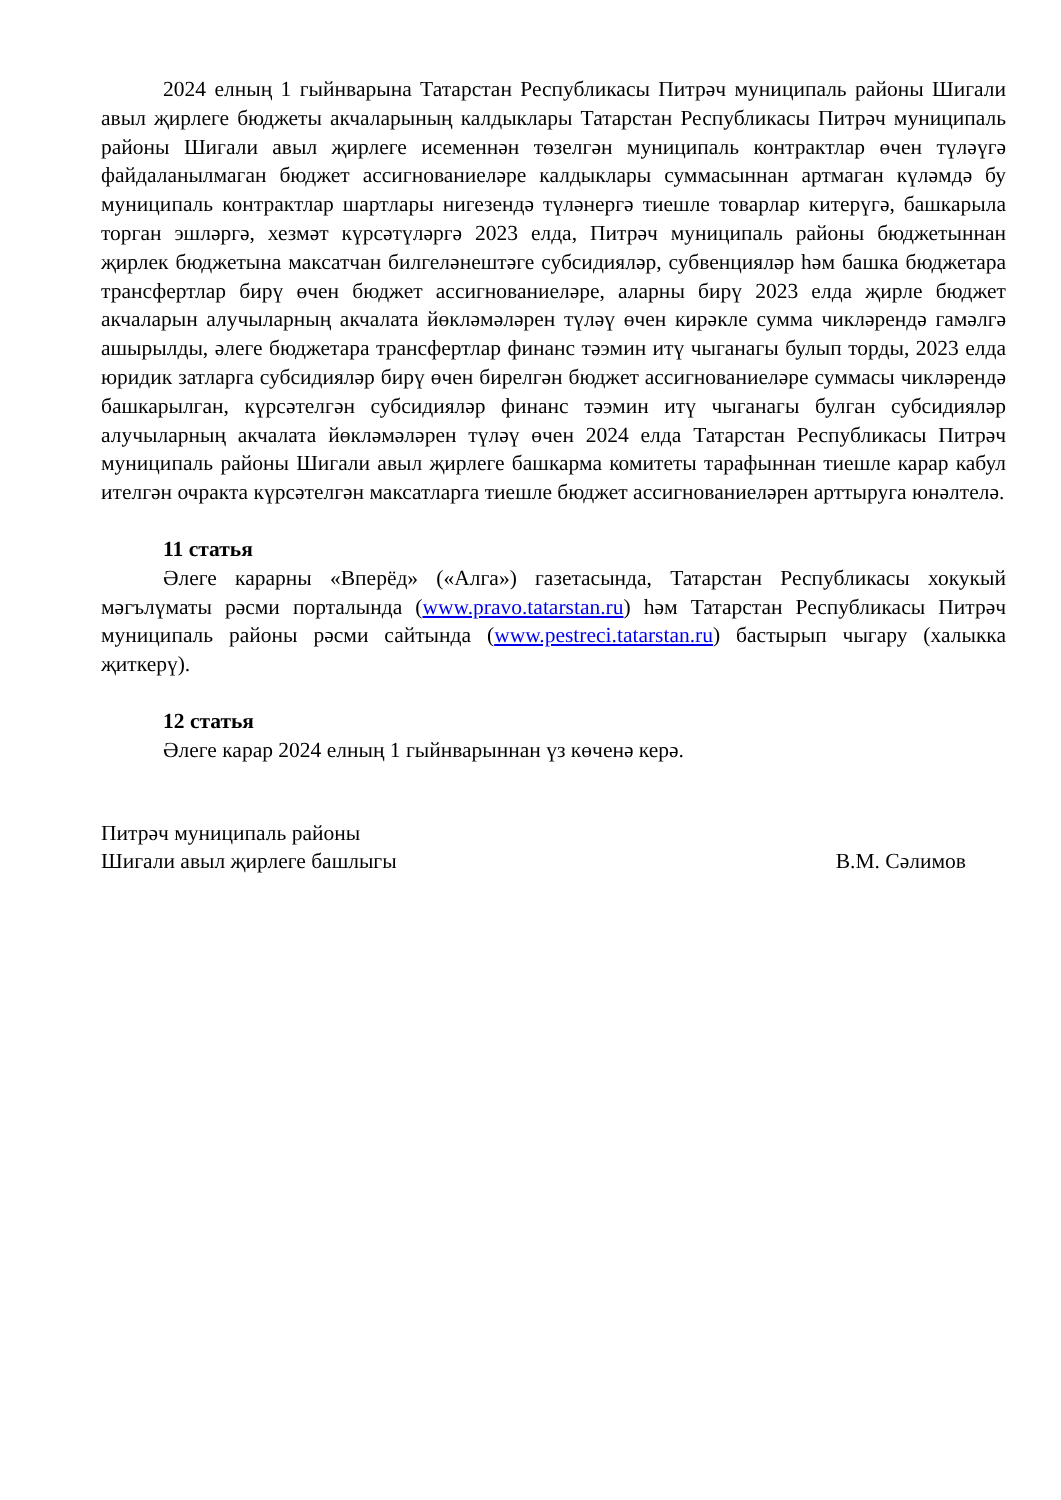2024 елның 1 гыйнварына Татарстан Республикасы Питрәч муниципаль районы Шигали авыл җирлеге бюджеты акчаларының калдыклары Татарстан Республикасы Питрәч муниципаль районы Шигали авыл җирлеге исеменнән төзелгән муниципаль контрактлар өчен түләүгә файдаланылмаган бюджет ассигнованиеләре калдыклары суммасыннан артмаган күләмдә бу муниципаль контрактлар шартлары нигезендә түләнергә тиешле товарлар китерүгә, башкарыла торган эшләргә, хезмәт күрсәтүләргә 2023 елда, Питрәч муниципаль районы бюджетыннан җирлек бюджетына максатчан билгеләнештәге субсидияләр, субвенцияләр һәм башка бюджетара трансфертлар бирү өчен бюджет ассигнованиеләре, аларны бирү 2023 елда җирле бюджет акчаларын алучыларның акчалата йөкләмәләрен түләү өчен кирәкле сумма чикләрендә гамәлгә ашырылды, әлеге бюджетара трансфертлар финанс тәэмин итү чыганагы булып торды, 2023 елда юридик затларга субсидияләр бирү өчен бирелгән бюджет ассигнованиеләре суммасы чикләрендә башкарылган, күрсәтелгән субсидияләр финанс тәэмин итү чыганагы булган субсидияләр алучыларның акчалата йөкләмәләрен түләү өчен 2024 елда Татарстан Республикасы Питрәч муниципаль районы Шигали авыл җирлеге башкарма комитеты тарафыннан тиешле карар кабул ителгән очракта күрсәтелгән максатларга тиешле бюджет ассигнованиеләрен арттыруга юнәлтелә.
11 статья
Әлеге карарны «Вперёд» («Алга») газетасында, Татарстан Республикасы хокукый мәгълүматы рәсми порталында (www.pravo.tatarstan.ru) һәм Татарстан Республикасы Питрәч муниципаль районы рәсми сайтында (www.pestreci.tatarstan.ru) бастырып чыгару (халыкка җиткерү).
12 статья
Әлеге карар 2024 елның 1 гыйнварыннан үз көченә керә.
Питрәч муниципаль районы
Шигали авыл җирлеге башлыгы
В.М. Сәлимов